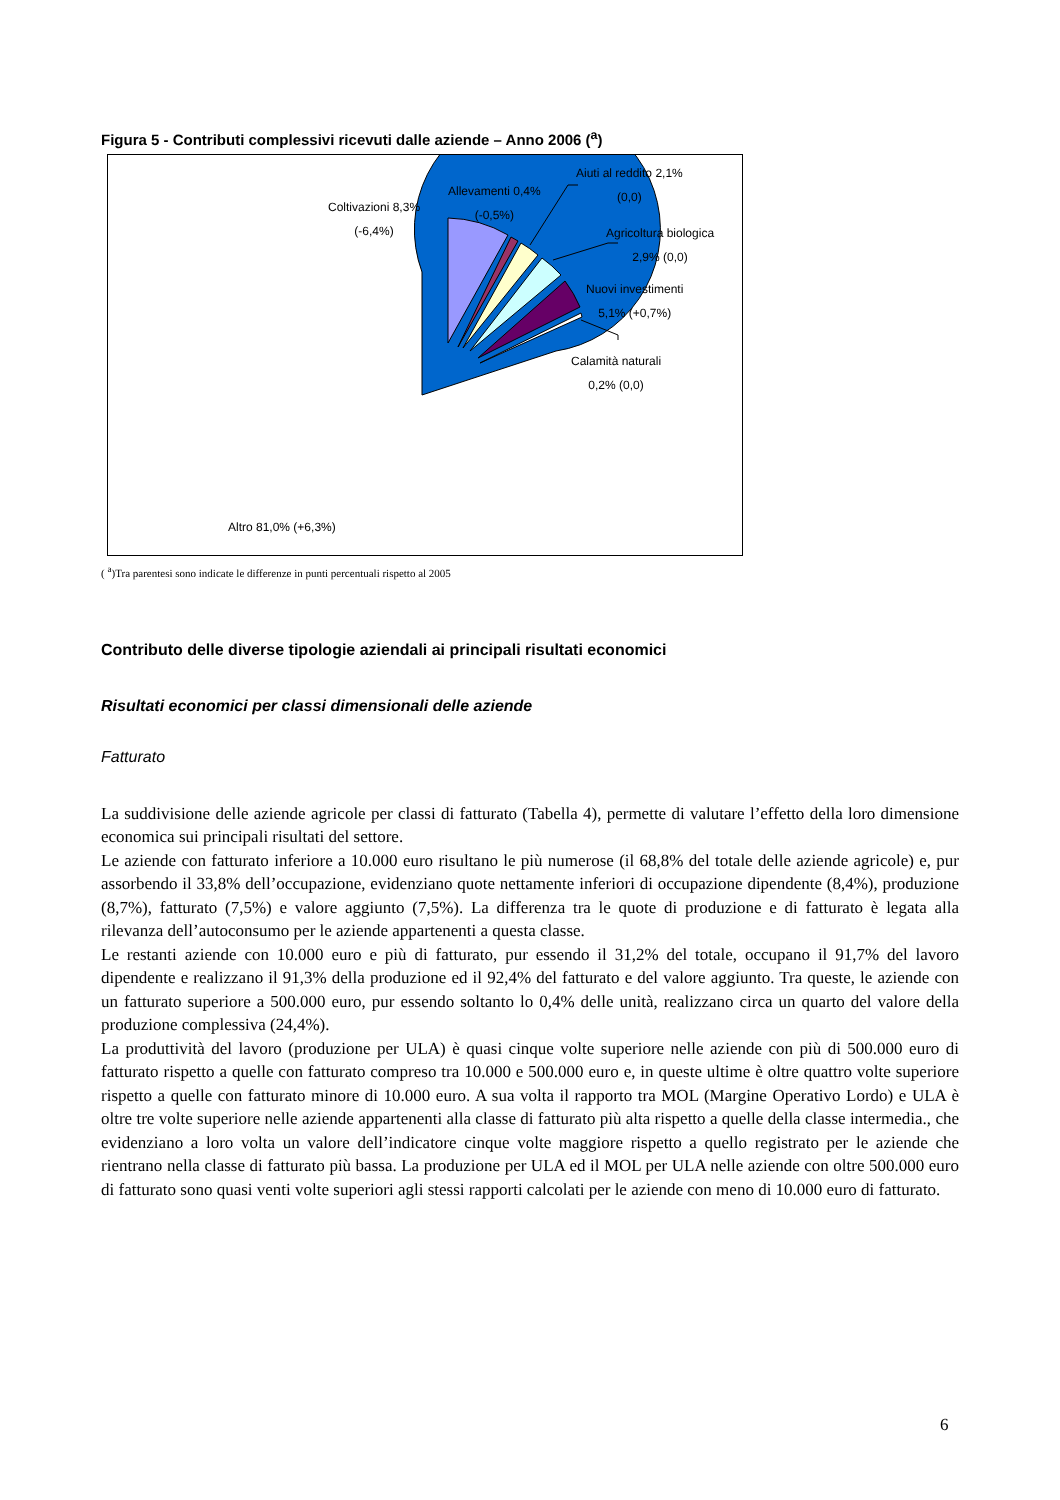Figura 5 - Contributi complessivi ricevuti dalle aziende – Anno 2006 (<sup>a</sup>)
Coltivazioni 8,3%
(-6,4%)
Allevamenti 0,4%
(-0,5%)
Aiuti al reddito 2,1%
(0,0)
Agricoltura biologica
2,9% (0,0)
Nuovi investimenti
5,1% (+0,7%)
Calamità naturali
0,2% (0,0)
Altro 81,0% (+6,3%)
( <sup>a</sup>)Tra parentesi sono indicate le differenze in punti percentuali rispetto al 2005
Contributo delle diverse tipologie aziendali ai principali risultati economici
Risultati economici per classi dimensionali delle aziende
Fatturato
La suddivisione delle aziende agricole per classi di fatturato (Tabella 4), permette di valutare l’effetto della loro dimensione economica sui principali risultati del settore.
Le aziende con fatturato inferiore a 10.000 euro risultano le più numerose (il 68,8% del totale delle aziende agricole) e, pur assorbendo il 33,8% dell’occupazione, evidenziano quote nettamente inferiori di occupazione dipendente (8,4%), produzione (8,7%), fatturato (7,5%) e valore aggiunto (7,5%). La differenza tra le quote di produzione e di fatturato è legata alla rilevanza dell’autoconsumo per le aziende appartenenti a questa classe.
Le restanti aziende con 10.000 euro e più di fatturato, pur essendo il 31,2% del totale, occupano il 91,7% del lavoro dipendente e realizzano il 91,3% della produzione ed il 92,4% del fatturato e del valore aggiunto. Tra queste, le aziende con un fatturato superiore a 500.000 euro, pur essendo soltanto lo 0,4% delle unità, realizzano circa un quarto del valore della produzione complessiva (24,4%).
La produttività del lavoro (produzione per ULA) è quasi cinque volte superiore nelle aziende con più di 500.000 euro di fatturato rispetto a quelle con fatturato compreso tra 10.000 e 500.000 euro e, in queste ultime è oltre quattro volte superiore rispetto a quelle con fatturato minore di 10.000 euro. A sua volta il rapporto tra MOL (Margine Operativo Lordo) e ULA è oltre tre volte superiore nelle aziende appartenenti alla classe di fatturato più alta rispetto a quelle della classe intermedia., che evidenziano a loro volta un valore dell’indicatore cinque volte maggiore rispetto a quello registrato per le aziende che rientrano nella classe di fatturato più bassa. La produzione per ULA ed il MOL per ULA nelle aziende con oltre 500.000 euro di fatturato sono quasi venti volte superiori agli stessi rapporti calcolati per le aziende con meno di 10.000 euro di fatturato.
6